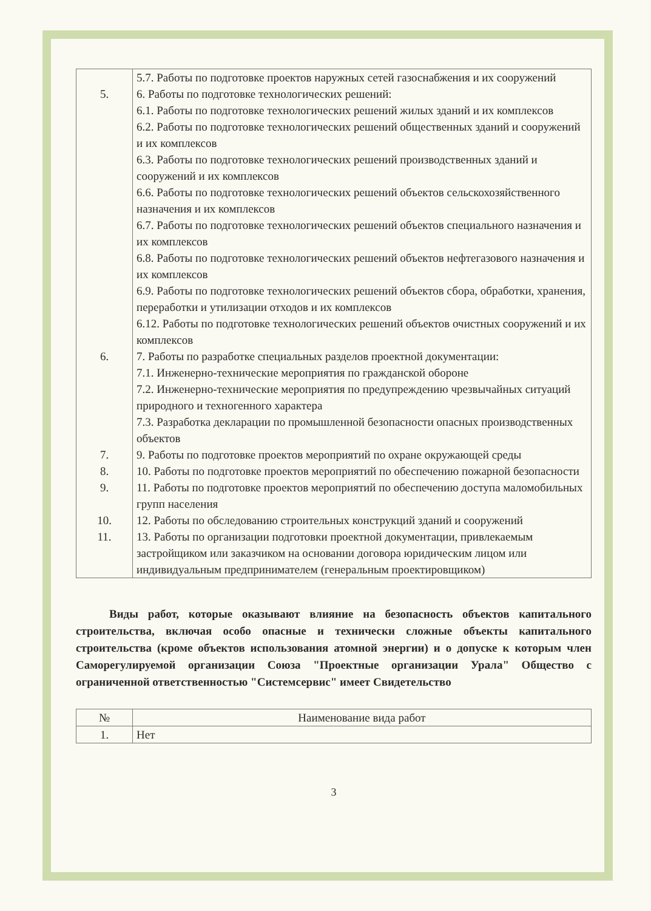| | 5.7. Работы по подготовке проектов наружных сетей газоснабжения и их сооружений |
| 5. | 6. Работы по подготовке технологических решений: |
| | 6.1. Работы по подготовке технологических решений жилых зданий и их комплексов |
| | 6.2. Работы по подготовке технологических решений общественных зданий и сооружений и их комплексов |
| | 6.3. Работы по подготовке технологических решений производственных зданий и сооружений и их комплексов |
| | 6.6. Работы по подготовке технологических решений объектов сельскохозяйственного назначения и их комплексов |
| | 6.7. Работы по подготовке технологических решений объектов специального назначения и их комплексов |
| | 6.8. Работы по подготовке технологических решений объектов нефтегазового назначения и их комплексов |
| | 6.9. Работы по подготовке технологических решений объектов сбора, обработки, хранения, переработки и утилизации отходов и их комплексов |
| | 6.12. Работы по подготовке технологических решений объектов очистных сооружений и их комплексов |
| 6. | 7. Работы по разработке специальных разделов проектной документации: |
| | 7.1. Инженерно-технические мероприятия по гражданской обороне |
| | 7.2. Инженерно-технические мероприятия по предупреждению чрезвычайных ситуаций природного и техногенного характера |
| | 7.3. Разработка декларации по промышленной безопасности опасных производственных объектов |
| 7. | 9. Работы по подготовке проектов мероприятий по охране окружающей среды |
| 8. | 10. Работы по подготовке проектов мероприятий по обеспечению пожарной безопасности |
| 9. | 11. Работы по подготовке проектов мероприятий по обеспечению доступа маломобильных групп населения |
| 10. | 12. Работы по обследованию строительных конструкций зданий и сооружений |
| 11. | 13. Работы по организации подготовки проектной документации, привлекаемым застройщиком или заказчиком на основании договора юридическим лицом или индивидуальным предпринимателем (генеральным проектировщиком) |
Виды работ, которые оказывают влияние на безопасность объектов капитального строительства, включая особо опасные и технически сложные объекты капитального строительства (кроме объектов использования атомной энергии) и о допуске к которым член Саморегулируемой организации Союза "Проектные организации Урала" Общество с ограниченной ответственностью "Системсервис" имеет Свидетельство
| № | Наименование вида работ |
| --- | --- |
| 1. | Нет |
3